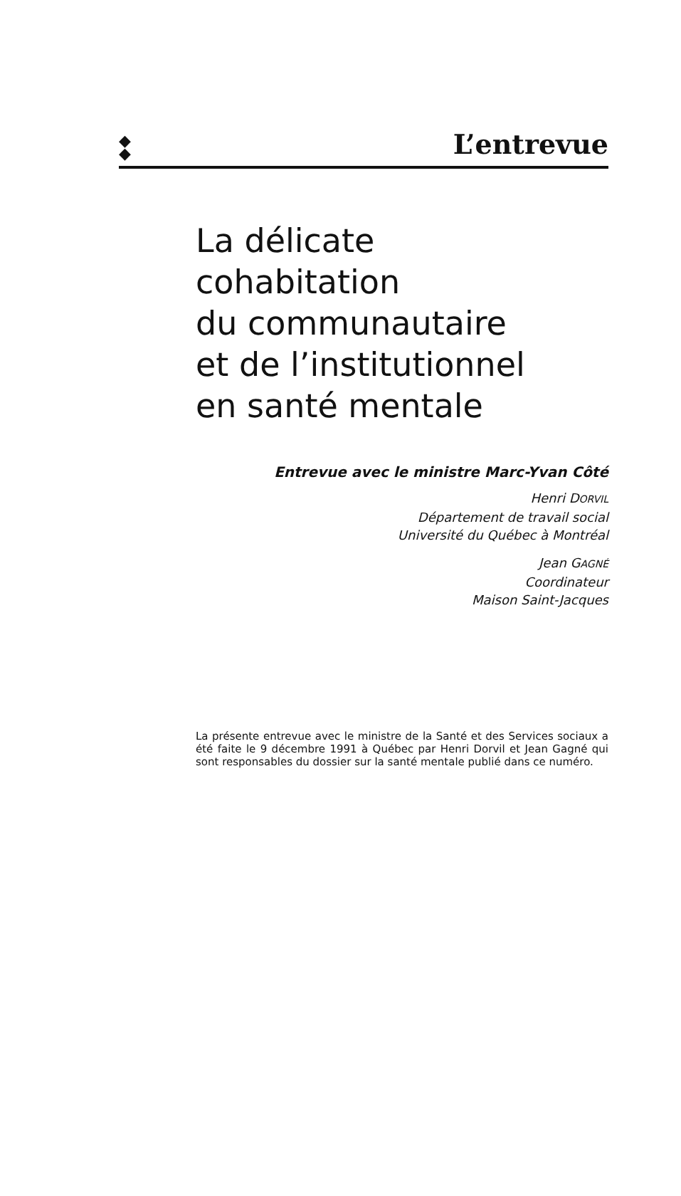◆
◆
L’entrevue
La délicate
cohabitation
du communautaire
et de l’institutionnel
en santé mentale
Entrevue avec le ministre Marc-Yvan Côté
Henri DORVIL
Département de travail social
Université du Québec à Montréal
Jean GAGNÉ
Coordinateur
Maison Saint-Jacques
La présente entrevue avec le ministre de la Santé et des Services sociaux a été faite le 9 décembre 1991 à Québec par Henri Dorvil et Jean Gagné qui sont responsables du dossier sur la santé mentale publié dans ce numéro.